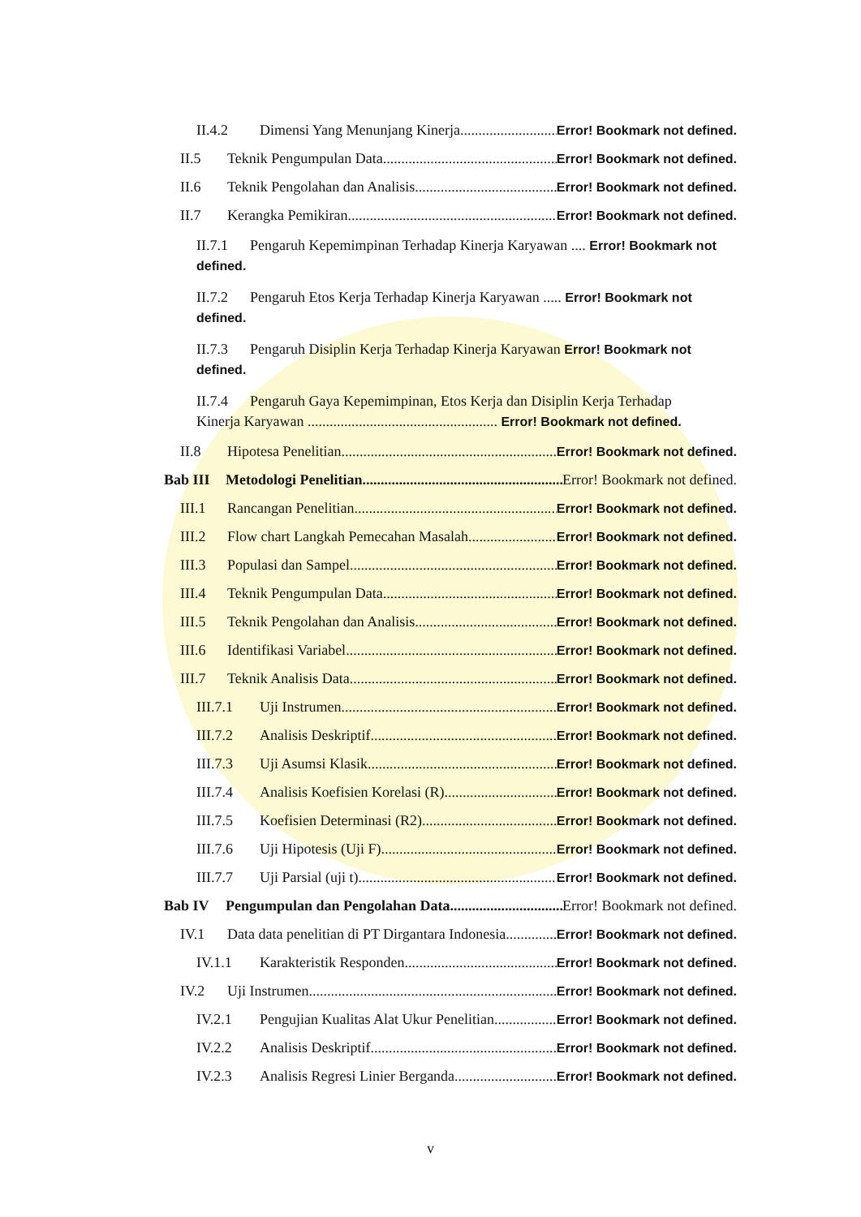II.4.2 Dimensi Yang Menunjang Kinerja Error! Bookmark not defined.
II.5 Teknik Pengumpulan Data Error! Bookmark not defined.
II.6 Teknik Pengolahan dan Analisis Error! Bookmark not defined.
II.7 Kerangka Pemikiran Error! Bookmark not defined.
II.7.1 Pengaruh Kepemimpinan Terhadap Kinerja Karyawan .... Error! Bookmark not defined.
II.7.2 Pengaruh Etos Kerja Terhadap Kinerja Karyawan ..... Error! Bookmark not defined.
II.7.3 Pengaruh Disiplin Kerja Terhadap Kinerja Karyawan Error! Bookmark not defined.
II.7.4 Pengaruh Gaya Kepemimpinan, Etos Kerja dan Disiplin Kerja Terhadap
Kinerja Karyawan .................................................... Error! Bookmark not defined.
II.8 Hipotesa Penelitian Error! Bookmark not defined.
Bab III Metodologi Penelitian Error! Bookmark not defined.
III.1 Rancangan Penelitian Error! Bookmark not defined.
III.2 Flow chart Langkah Pemecahan Masalah Error! Bookmark not defined.
III.3 Populasi dan Sampel Error! Bookmark not defined.
III.4 Teknik Pengumpulan Data Error! Bookmark not defined.
III.5 Teknik Pengolahan dan Analisis Error! Bookmark not defined.
III.6 Identifikasi Variabel Error! Bookmark not defined.
III.7 Teknik Analisis Data Error! Bookmark not defined.
III.7.1 Uji Instrumen Error! Bookmark not defined.
III.7.2 Analisis Deskriptif Error! Bookmark not defined.
III.7.3 Uji Asumsi Klasik Error! Bookmark not defined.
III.7.4 Analisis Koefisien Korelasi (R) Error! Bookmark not defined.
III.7.5 Koefisien Determinasi (R2) Error! Bookmark not defined.
III.7.6 Uji Hipotesis (Uji F) Error! Bookmark not defined.
III.7.7 Uji Parsial (uji t) Error! Bookmark not defined.
Bab IV Pengumpulan dan Pengolahan Data Error! Bookmark not defined.
IV.1 Data data penelitian di PT Dirgantara Indonesia Error! Bookmark not defined.
IV.1.1 Karakteristik Responden Error! Bookmark not defined.
IV.2 Uji Instrumen Error! Bookmark not defined.
IV.2.1 Pengujian Kualitas Alat Ukur Penelitian Error! Bookmark not defined.
IV.2.2 Analisis Deskriptif Error! Bookmark not defined.
IV.2.3 Analisis Regresi Linier Berganda Error! Bookmark not defined.
v